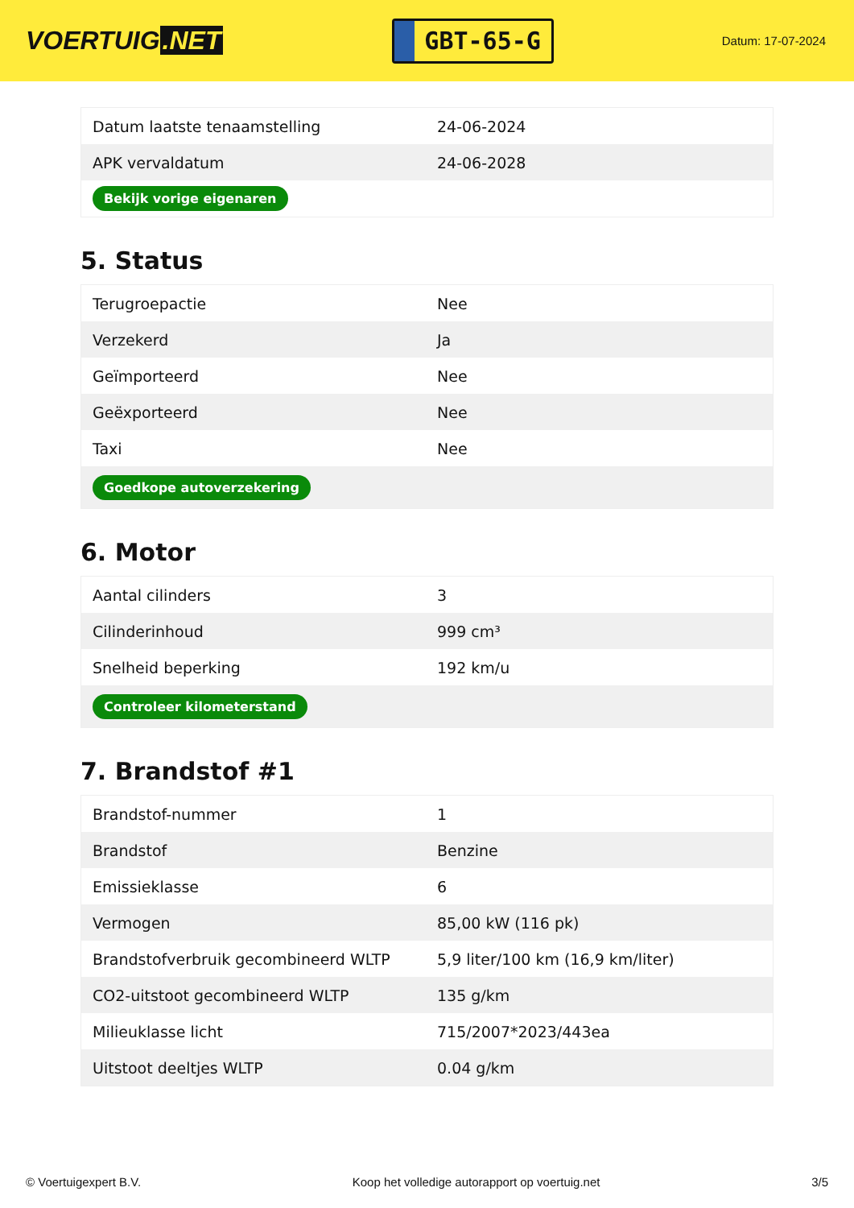VOERTUIG.NET
GBT-65-G
Datum: 17-07-2024
| Datum laatste tenaamstelling | 24-06-2024 |
| APK vervaldatum | 24-06-2028 |
| Bekijk vorige eigenaren | |
5. Status
| Terugroepactie | Nee |
| Verzekerd | Ja |
| Geïmporteerd | Nee |
| Geëxporteerd | Nee |
| Taxi | Nee |
| Goedkope autoverzekering | |
6. Motor
| Aantal cilinders | 3 |
| Cilinderinhoud | 999 cm³ |
| Snelheid beperking | 192 km/u |
| Controleer kilometerstand | |
7. Brandstof #1
| Brandstof-nummer | 1 |
| Brandstof | Benzine |
| Emissieklasse | 6 |
| Vermogen | 85,00 kW (116 pk) |
| Brandstofverbruik gecombineerd WLTP | 5,9 liter/100 km (16,9 km/liter) |
| CO2-uitstoot gecombineerd WLTP | 135 g/km |
| Milieuklasse licht | 715/2007*2023/443ea |
| Uitstoot deeltjes WLTP | 0.04 g/km |
© Voertuigexpert B.V. Koop het volledige autorapport op voertuig.net 3/5